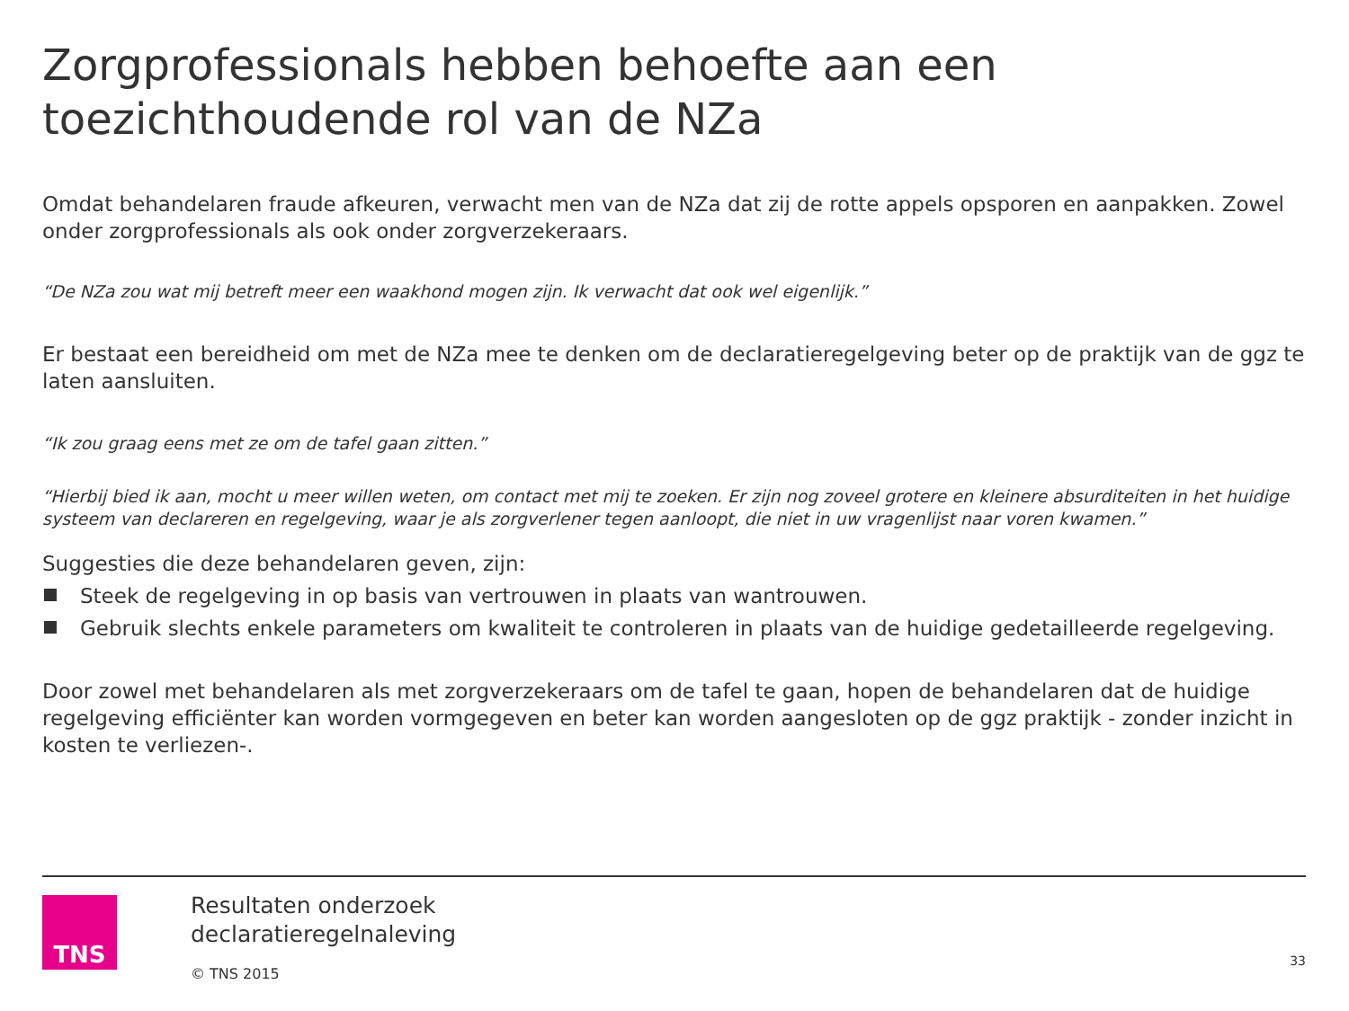Zorgprofessionals hebben behoefte aan een toezichthoudende rol van de NZa
Omdat behandelaren fraude afkeuren, verwacht men van de NZa dat zij de rotte appels opsporen en aanpakken. Zowel onder zorgprofessionals als ook onder zorgverzekeraars.
“De NZa zou wat mij betreft meer een waakhond mogen zijn. Ik verwacht dat ook wel eigenlijk.”
Er bestaat een bereidheid om met de NZa mee te denken om de declaratieregelgeving beter op de praktijk van de ggz te laten aansluiten.
“Ik zou graag eens met ze om de tafel gaan zitten.”
“Hierbij bied ik aan, mocht u meer willen weten, om contact met mij te zoeken. Er zijn nog zoveel grotere en kleinere absurditeiten in het huidige systeem van declareren en regelgeving, waar je als zorgverlener tegen aanloopt, die niet in uw vragenlijst naar voren kwamen.”
Suggesties die deze behandelaren geven, zijn:
Steek de regelgeving in op basis van vertrouwen in plaats van wantrouwen.
Gebruik slechts enkele parameters om kwaliteit te controleren in plaats van de huidige gedetailleerde regelgeving.
Door zowel met behandelaren als met zorgverzekeraars om de tafel te gaan, hopen de behandelaren dat de huidige regelgeving efficiënter kan worden vormgegeven en beter kan worden aangesloten op de ggz praktijk - zonder inzicht in kosten te verliezen-.
TNS
Resultaten onderzoek
declaratieregelnaleving
© TNS 2015
33